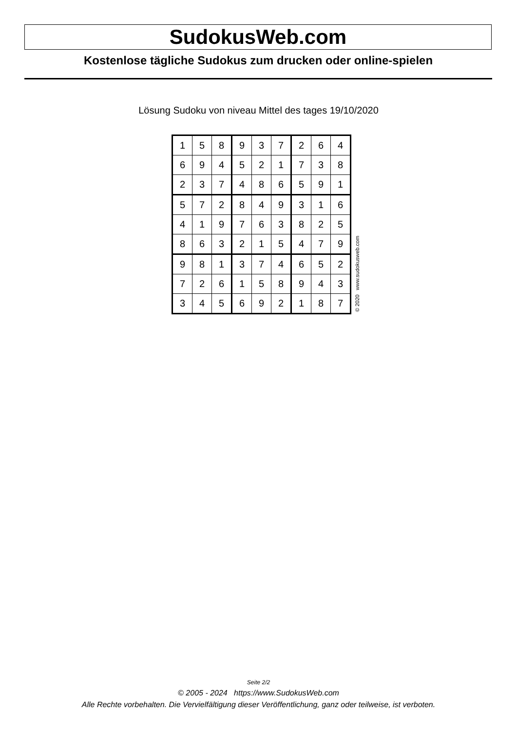SudokusWeb.com
Kostenlose tägliche Sudokus zum drucken oder online-spielen
Lösung Sudoku von niveau Mittel des tages 19/10/2020
| 1 | 5 | 8 | 9 | 3 | 7 | 2 | 6 | 4 |
| 6 | 9 | 4 | 5 | 2 | 1 | 7 | 3 | 8 |
| 2 | 3 | 7 | 4 | 8 | 6 | 5 | 9 | 1 |
| 5 | 7 | 2 | 8 | 4 | 9 | 3 | 1 | 6 |
| 4 | 1 | 9 | 7 | 6 | 3 | 8 | 2 | 5 |
| 8 | 6 | 3 | 2 | 1 | 5 | 4 | 7 | 9 |
| 9 | 8 | 1 | 3 | 7 | 4 | 6 | 5 | 2 |
| 7 | 2 | 6 | 1 | 5 | 8 | 9 | 4 | 3 |
| 3 | 4 | 5 | 6 | 9 | 2 | 1 | 8 | 7 |
© 2020 www.sudokusweb.com
Seite 2/2
© 2005 - 2024 https://www.SudokusWeb.com
Alle Rechte vorbehalten. Die Vervielfältigung dieser Veröffentlichung, ganz oder teilweise, ist verboten.